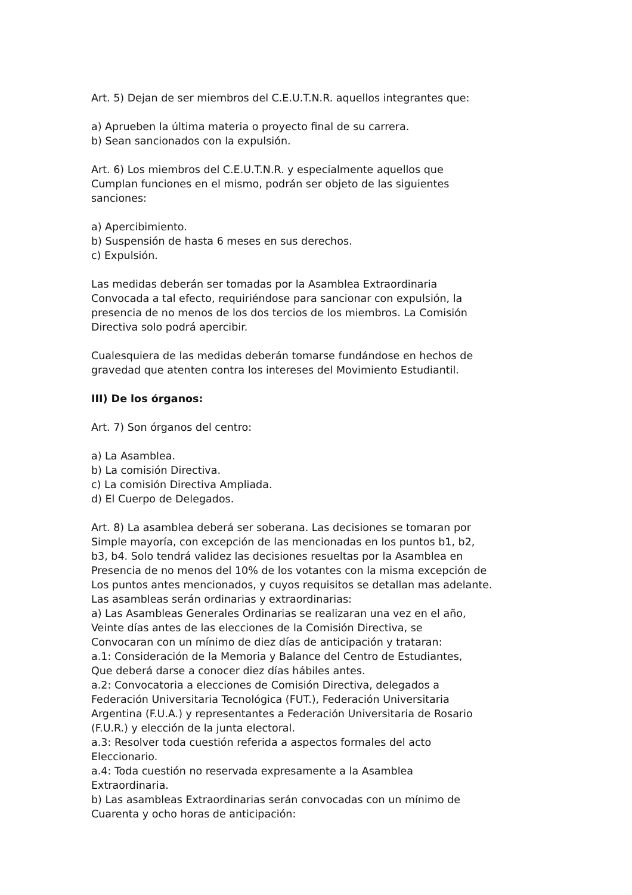Art. 5) Dejan de ser miembros del C.E.U.T.N.R. aquellos integrantes que:
a) Aprueben la última materia o proyecto final de su carrera.
b) Sean sancionados con la expulsión.
Art. 6) Los miembros del C.E.U.T.N.R. y especialmente aquellos que
Cumplan funciones en el mismo, podrán ser objeto de las siguientes
sanciones:
a) Apercibimiento.
b) Suspensión de hasta 6 meses en sus derechos.
c) Expulsión.
Las medidas deberán ser tomadas por la Asamblea Extraordinaria
Convocada a tal efecto, requiriéndose para sancionar con expulsión, la
presencia de no menos de los dos tercios de los miembros. La Comisión
Directiva solo podrá apercibir.
Cualesquiera de las medidas deberán tomarse fundándose en hechos de
gravedad que atenten contra los intereses del Movimiento Estudiantil.
III) De los órganos:
Art. 7) Son órganos del centro:
a) La Asamblea.
b) La comisión Directiva.
c) La comisión Directiva Ampliada.
d) El Cuerpo de Delegados.
Art. 8) La asamblea deberá ser soberana. Las decisiones se tomaran por
Simple mayoría, con excepción de las mencionadas en los puntos b1, b2,
b3, b4. Solo tendrá validez las decisiones resueltas por la Asamblea en
Presencia de no menos del 10% de los votantes con la misma excepción de
Los puntos antes mencionados, y cuyos requisitos se detallan mas adelante.
Las asambleas serán ordinarias y extraordinarias:
a) Las Asambleas Generales Ordinarias se realizaran una vez en el año,
Veinte días antes de las elecciones de la Comisión Directiva, se
Convocaran con un mínimo de diez días de anticipación y trataran:
a.1: Consideración de la Memoria y Balance del Centro de Estudiantes,
Que deberá darse a conocer diez días hábiles antes.
a.2: Convocatoria a elecciones de Comisión Directiva, delegados a
Federación Universitaria Tecnológica (FUT.), Federación Universitaria
Argentina (F.U.A.) y representantes a Federación Universitaria de Rosario
(F.U.R.) y elección de la junta electoral.
a.3: Resolver toda cuestión referida a aspectos formales del acto
Eleccionario.
a.4: Toda cuestión no reservada expresamente a la Asamblea
Extraordinaria.
b) Las asambleas Extraordinarias serán convocadas con un mínimo de
Cuarenta y ocho horas de anticipación: